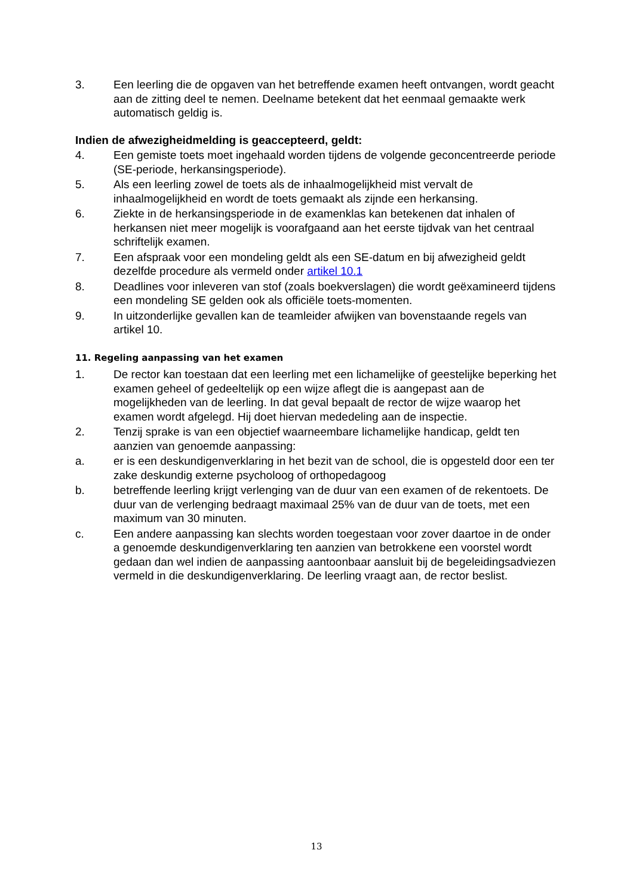3. Een leerling die de opgaven van het betreffende examen heeft ontvangen, wordt geacht aan de zitting deel te nemen. Deelname betekent dat het eenmaal gemaakte werk automatisch geldig is.
Indien de afwezigheidmelding is geaccepteerd, geldt:
4. Een gemiste toets moet ingehaald worden tijdens de volgende geconcentreerde periode (SE-periode, herkansingsperiode).
5. Als een leerling zowel de toets als de inhaalmogelijkheid mist vervalt de inhaalmogelijkheid en wordt de toets gemaakt als zijnde een herkansing.
6. Ziekte in de herkansingsperiode in de examenklas kan betekenen dat inhalen of herkansen niet meer mogelijk is voorafgaand aan het eerste tijdvak van het centraal schriftelijk examen.
7. Een afspraak voor een mondeling geldt als een SE-datum en bij afwezigheid geldt dezelfde procedure als vermeld onder artikel 10.1
8. Deadlines voor inleveren van stof (zoals boekverslagen) die wordt geëxamineerd tijdens een mondeling SE gelden ook als officiële toets-momenten.
9. In uitzonderlijke gevallen kan de teamleider afwijken van bovenstaande regels van artikel 10.
11. Regeling aanpassing van het examen
1. De rector kan toestaan dat een leerling met een lichamelijke of geestelijke beperking het examen geheel of gedeeltelijk op een wijze aflegt die is aangepast aan de mogelijkheden van de leerling. In dat geval bepaalt de rector de wijze waarop het examen wordt afgelegd. Hij doet hiervan mededeling aan de inspectie.
2. Tenzij sprake is van een objectief waarneembare lichamelijke handicap, geldt ten aanzien van genoemde aanpassing:
a. er is een deskundigenverklaring in het bezit van de school, die is opgesteld door een ter zake deskundig externe psycholoog of orthopedagoog
b. betreffende leerling krijgt verlenging van de duur van een examen of de rekentoets. De duur van de verlenging bedraagt maximaal 25% van de duur van de toets, met een maximum van 30 minuten.
c. Een andere aanpassing kan slechts worden toegestaan voor zover daartoe in de onder a genoemde deskundigenverklaring ten aanzien van betrokkene een voorstel wordt gedaan dan wel indien de aanpassing aantoonbaar aansluit bij de begeleidingsadviezen vermeld in die deskundigenverklaring. De leerling vraagt aan, de rector beslist.
13